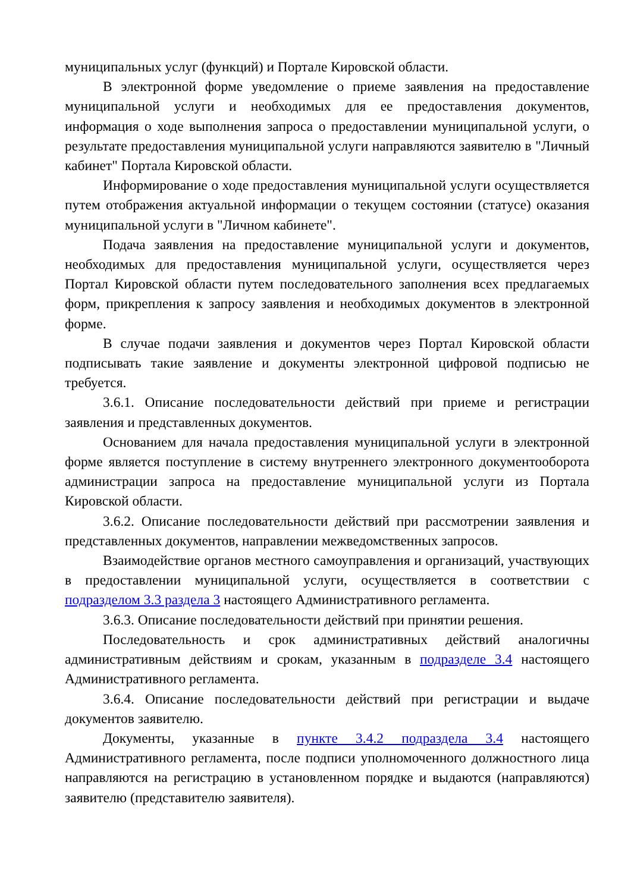муниципальных услуг (функций) и Портале Кировской области.
В электронной форме уведомление о приеме заявления на предоставление муниципальной услуги и необходимых для ее предоставления документов, информация о ходе выполнения запроса о предоставлении муниципальной услуги, о результате предоставления муниципальной услуги направляются заявителю в "Личный кабинет" Портала Кировской области.
Информирование о ходе предоставления муниципальной услуги осуществляется путем отображения актуальной информации о текущем состоянии (статусе) оказания муниципальной услуги в "Личном кабинете".
Подача заявления на предоставление муниципальной услуги и документов, необходимых для предоставления муниципальной услуги, осуществляется через Портал Кировской области путем последовательного заполнения всех предлагаемых форм, прикрепления к запросу заявления и необходимых документов в электронной форме.
В случае подачи заявления и документов через Портал Кировской области подписывать такие заявление и документы электронной цифровой подписью не требуется.
3.6.1. Описание последовательности действий при приеме и регистрации заявления и представленных документов.
Основанием для начала предоставления муниципальной услуги в электронной форме является поступление в систему внутреннего электронного документооборота администрации запроса на предоставление муниципальной услуги из Портала Кировской области.
3.6.2. Описание последовательности действий при рассмотрении заявления и представленных документов, направлении межведомственных запросов.
Взаимодействие органов местного самоуправления и организаций, участвующих в предоставлении муниципальной услуги, осуществляется в соответствии с подразделом 3.3 раздела 3 настоящего Административного регламента.
3.6.3. Описание последовательности действий при принятии решения.
Последовательность и срок административных действий аналогичны административным действиям и срокам, указанным в подразделе 3.4 настоящего Административного регламента.
3.6.4. Описание последовательности действий при регистрации и выдаче документов заявителю.
Документы, указанные в пункте 3.4.2 подраздела 3.4 настоящего Административного регламента, после подписи уполномоченного должностного лица направляются на регистрацию в установленном порядке и выдаются (направляются) заявителю (представителю заявителя).